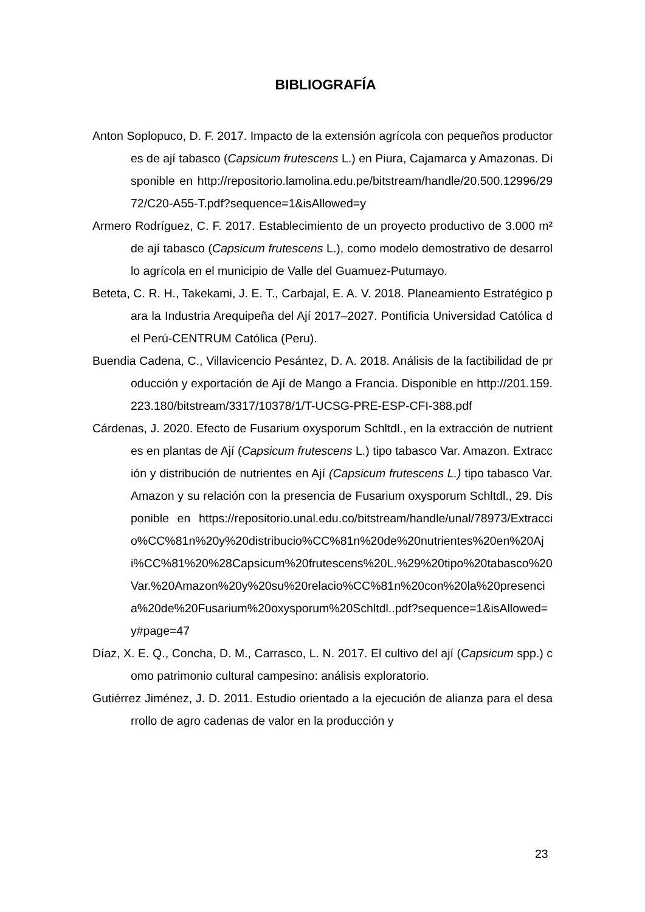BIBLIOGRAFÍA
Anton Soplopuco, D. F. 2017. Impacto de la extensión agrícola con pequeños productores de ají tabasco (Capsicum frutescens L.) en Piura, Cajamarca y Amazonas. Disponible en http://repositorio.lamolina.edu.pe/bitstream/handle/20.500.12996/2972/C20-A55-T.pdf?sequence=1&isAllowed=y
Armero Rodríguez, C. F. 2017. Establecimiento de un proyecto productivo de 3.000 m² de ají tabasco (Capsicum frutescens L.), como modelo demostrativo de desarrollo agrícola en el municipio de Valle del Guamuez-Putumayo.
Beteta, C. R. H., Takekami, J. E. T., Carbajal, E. A. V. 2018. Planeamiento Estratégico para la Industria Arequipeña del Ají 2017–2027. Pontificia Universidad Católica del Perú-CENTRUM Católica (Peru).
Buendia Cadena, C., Villavicencio Pesántez, D. A. 2018. Análisis de la factibilidad de producción y exportación de Ají de Mango a Francia. Disponible en http://201.159.223.180/bitstream/3317/10378/1/T-UCSG-PRE-ESP-CFI-388.pdf
Cárdenas, J. 2020. Efecto de Fusarium oxysporum Schltdl., en la extracción de nutrientes en plantas de Ají (Capsicum frutescens L.) tipo tabasco Var. Amazon. Extracción y distribución de nutrientes en Ají (Capsicum frutescens L.) tipo tabasco Var. Amazon y su relación con la presencia de Fusarium oxysporum Schltdl., 29. Disponible en https://repositorio.unal.edu.co/bitstream/handle/unal/78973/Extraccio%CC%81n%20y%20distribucio%CC%81n%20de%20nutrientes%20en%20Aji%CC%81%20%28Capsicum%20frutescens%20L.%29%20tipo%20tabasco%20Var.%20Amazon%20y%20su%20relacio%CC%81n%20con%20la%20presencia%20de%20Fusarium%20oxysporum%20Schltdl..pdf?sequence=1&isAllowed=y#page=47
Díaz, X. E. Q., Concha, D. M., Carrasco, L. N. 2017. El cultivo del ají (Capsicum spp.) como patrimonio cultural campesino: análisis exploratorio.
Gutiérrez Jiménez, J. D. 2011. Estudio orientado a la ejecución de alianza para el desarrollo de agro cadenas de valor en la producción y
23